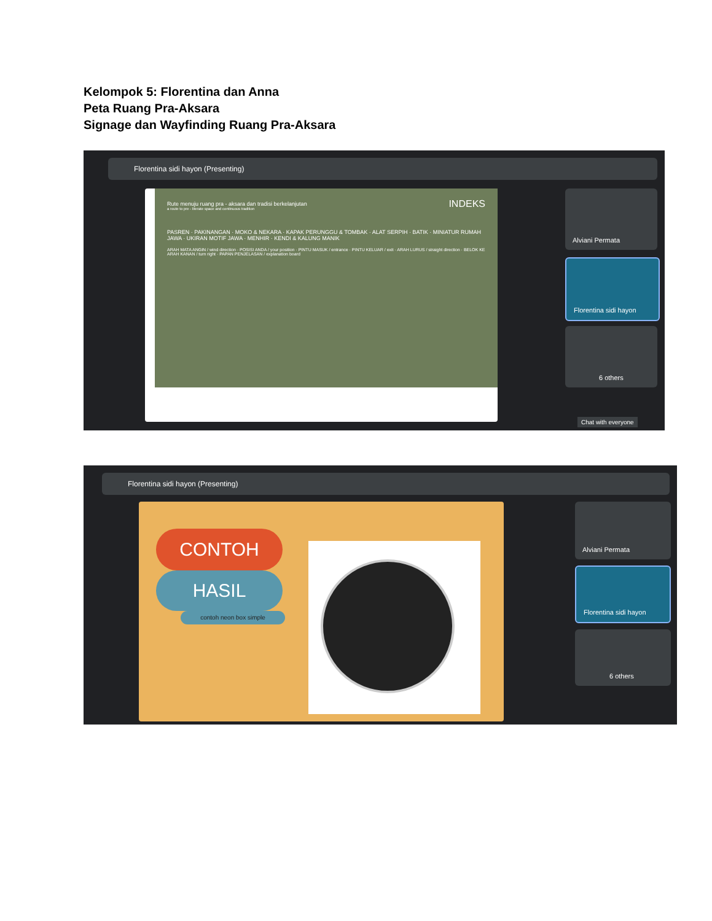Kelompok 5: Florentina dan Anna
Peta Ruang Pra-Aksara
Signage dan Wayfinding Ruang Pra-Aksara
Florentina sidi hayon (Presenting)
Rute menuju ruang pra - aksara dan tradisi berkelanjutan
a route to pre - literate space and continuous tradition
INDEKS
PASREN · PAKINANGAN · MOKO & NEKARA · KAPAK PERUNGGU & TOMBAK · ALAT SERPIH · BATIK · MINIATUR RUMAH JAWA · UKIRAN MOTIF JAWA · MENHIR · KENDI & KALUNG MANIK
ARAH MATA ANGIN / wind direction · POSISI ANDA / your position · PINTU MASUK / entrance · PINTU KELUAR / exit · ARAH LURUS / straight direction · BELOK KE ARAH KANAN / turn right · PAPAN PENJELASAN / explanation board
Alviani Permata
Florentina sidi hayon
6 others
Chat with everyone
Florentina sidi hayon (Presenting)
CONTOH
HASIL
contoh neon box simple
Alviani Permata
Florentina sidi hayon
6 others